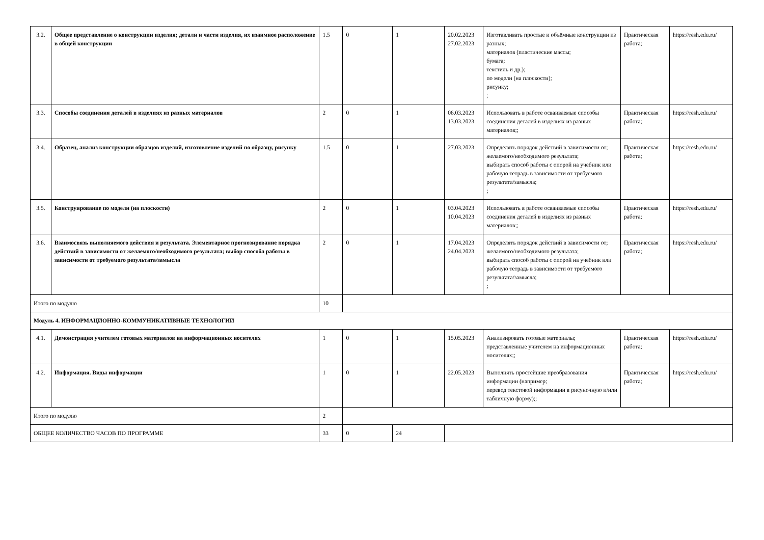| 3.2. | Общее представление о конструкции изделия; детали и части изделия, их взаимное расположение в общей конструкции | 1.5 | 0 | 1 | 20.02.2023 27.02.2023 | Изготавливать простые и объёмные конструкции из разных; материалов (пластические массы; бумага; текстиль и др.); по модели (на плоскости); рисунку; ; | Практическая работа; | https://resh.edu.ru/ |
| 3.3. | Способы соединения деталей в изделиях из разных материалов | 2 | 0 | 1 | 06.03.2023 13.03.2023 | Использовать в работе осваиваемые способы соединения деталей в изделиях из разных материалов;; | Практическая работа; | https://resh.edu.ru/ |
| 3.4. | Образец, анализ конструкции образцов изделий, изготовление изделий по образцу, рисунку | 1.5 | 0 | 1 | 27.03.2023 | Определять порядок действий в зависимости от; желаемого/необходимого результата; выбирать способ работы с опорой на учебник или рабочую тетрадь в зависимости от требуемого результата/замысла; ; | Практическая работа; | https://resh.edu.ru/ |
| 3.5. | Конструирование по модели (на плоскости) | 2 | 0 | 1 | 03.04.2023 10.04.2023 | Использовать в работе осваиваемые способы соединения деталей в изделиях из разных материалов;; | Практическая работа; | https://resh.edu.ru/ |
| 3.6. | Взаимосвязь выполняемого действия и результата. Элементарное прогнозирование порядка действий в зависимости от желаемого/необходимого результата; выбор способа работы в зависимости от требуемого результата/замысла | 2 | 0 | 1 | 17.04.2023 24.04.2023 | Определять порядок действий в зависимости от; желаемого/необходимого результата; выбирать способ работы с опорой на учебник или рабочую тетрадь в зависимости от требуемого результата/замысла; ; | Практическая работа; | https://resh.edu.ru/ |
| Итого по модулю | | 10 | | | | | | |
| Модуль 4. ИНФОРМАЦИОННО-КОММУНИКАТИВНЫЕ ТЕХНОЛОГИИ | | | | | | | | |
| 4.1. | Демонстрация учителем готовых материалов на информационных носителях | 1 | 0 | 1 | 15.05.2023 | Анализировать готовые материалы; представленные учителем на информационных носителях;; | Практическая работа; | https://resh.edu.ru/ |
| 4.2. | Информация. Виды информации | 1 | 0 | 1 | 22.05.2023 | Выполнять простейшие преобразования информации (например; перевод текстовой информации в рисуночную и/или табличную форму);; | Практическая работа; | https://resh.edu.ru/ |
| Итого по модулю | | 2 | | | | | | |
| ОБЩЕЕ КОЛИЧЕСТВО ЧАСОВ ПО ПРОГРАММЕ | | 33 | 0 | 24 | | | | |